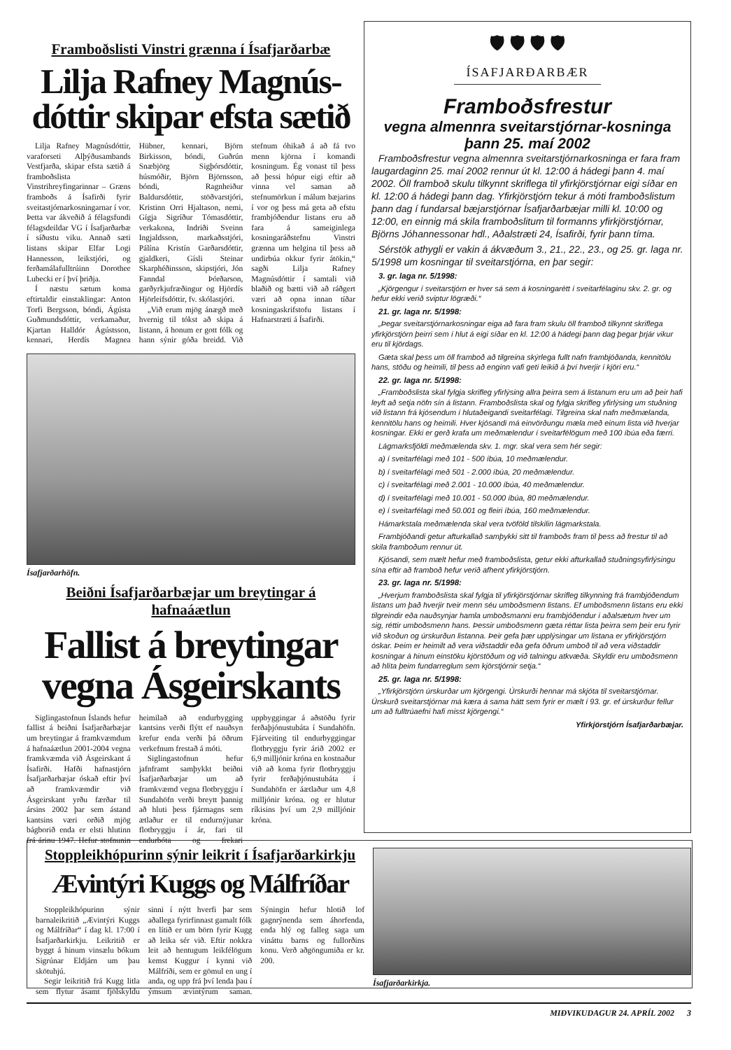Framboðslisti Vinstri grænna í Ísafjarðarbæ
Lilja Rafney Magnús-dóttir skipar efsta sætið
Lilja Rafney Magnúsdóttir, varaforseti Alþýðusambands Vestfjarða, skipar efsta sætið á framboðslista Vinstrihreyfingarinnar – Græns framboðs á Ísafirði fyrir sveitastjórnarkosningarnar í vor. Þetta var ákveðið á félagsfundi félagsdeildar VG í Ísafjarðarbæ í síðustu viku. Annað sæti listans skipar Elfar Logi Hannesson, leikstjóri, og ferðamálafulltrúinn Dorothee Lubecki er í því þriðja.
Í næstu sætum koma eftirtaldir einstaklingar: Anton Torfi Bergsson, bóndi, Ágústa Guðmundsdóttir, verkamaður, Kjartan Halldór Ágústsson, kennari, Herdís Magnea Hübner, kennari, Björn Birkisson, bóndi, Guðrún Snæbjörg Sigþórsdóttir, húsmóðir, Björn Björnsson, bóndi, Ragnheiður Baldursdóttir, stöðvarstjóri, Kristinn Orri Hjaltason, nemi, Gígja Sigríður Tómasdóttir, verkakona, Indriði Sveinn Ingjaldsson, markaðsstjóri, Pálína Kristín Garðarsdóttir, gjaldkeri, Gísli Steinar Skarphéðinsson, skipstjóri, Jón Fanndal Þórðarson, garðyrkjufræðingur og Hjördís Hjörleifsdóttir, fv. skólastjóri.
„Við erum mjög ánægð með hvernig til tókst að skipa á listann, á honum er gott fólk og hann sýnir góða breidd. Við stefnum óhikað á að fá tvo menn kjörna í komandi kosningum. Ég vonast til þess að þessi hópur eigi eftir að vinna vel saman að stefnumörkun í málum bæjarins í vor og þess má geta að efstu frambjóðendur listans eru að fara á sameiginlega kosningaráðstefnu Vinstri grænna um helgina til þess að undirbúa okkur fyrir átökin,“ sagði Lilja Rafney Magnúsdóttir í samtali við blaðið og bætti við að ráðgert væri að opna innan tíðar kosningaskrifstofu listans í Hafnarstræti á Ísafirði.
Ísafjarðarhöfn.
Beiðni Ísafjarðarbæjar um breytingar á hafnaáætlun
Fallist á breytingar vegna Ásgeirskants
Siglingastofnun Íslands hefur fallist á beiðni Ísafjarðarbæjar um breytingar á framkvæmdum á hafnaáætlun 2001-2004 vegna framkvæmda við Ásgeirskant á Ísafirði. Hafði hafnastjórn Ísafjarðarbæjar óskað eftir því að framkvæmdir við Ásgeirskant yrðu færðar til ársins 2002 þar sem ástand kantsins væri orðið mjög bágborið enda er elsti hlutinn frá árinu 1947. Hefur stofnunin heimilað að endurbygging kantsins verði flýtt ef nauðsyn krefur enda verði þá öðrum verkefnum frestað á móti.
Siglingastofnun hefur jafnframt samþykkt beiðni Ísafjarðarbæjar um að framkvæmd vegna flotbryggju í Sundahöfn verði breytt þannig að hluti þess fjármagns sem ætlaður er til endurnýjunar flotbryggju í ár, fari til endurbóta og frekari uppbyggingar á aðstöðu fyrir ferðaþjónustubáta í Sundahöfn. Fjárveiting til endurbyggingar flotbryggju fyrir árið 2002 er 6,9 milljónir króna en kostnaður við að koma fyrir flotbryggju fyrir ferðaþjónustubáta í Sundahöfn er áætlaður um 4,8 milljónir króna. og er hlutur ríkisins því um 2,9 milljónir króna.
🛡 🛡 🛡 🛡
ÍSAFJARÐARBÆR
Framboðsfrestur
vegna almennra sveitarstjórnar-kosninga þann 25. maí 2002
Framboðsfrestur vegna almennra sveitarstjórnarkosninga er fara fram laugardaginn 25. maí 2002 rennur út kl. 12:00 á hádegi þann 4. maí 2002. Öll framboð skulu tilkynnt skriflega til yfirkjörstjórnar eigi síðar en kl. 12:00 á hádegi þann dag. Yfirkjörstjórn tekur á móti framboðslistum þann dag í fundarsal bæjarstjórnar Ísafjarðarbæjar milli kl. 10:00 og 12:00, en einnig má skila framboðslitum til formanns yfirkjörstjórnar, Björns Jóhannessonar hdl., Aðalstræti 24, Ísafirði, fyrir þann tíma.
Sérstök athygli er vakin á ákvæðum 3., 21., 22., 23., og 25. gr. laga nr. 5/1998 um kosningar til sveitarstjórna, en þar segir:
3. gr. laga nr. 5/1998:
„Kjörgengur í sveitarstjórn er hver sá sem á kosningarétt í sveitarfélaginu skv. 2. gr. og hefur ekki verið sviptur lögræði.“
21. gr. laga nr. 5/1998:
„Þegar sveitarstjórnarkosningar eiga að fara fram skulu öll framboð tilkynnt skriflega yfirkjörstjórn þeirri sem í hlut á eigi síðar en kl. 12:00 á hádegi þann dag þegar þrjár vikur eru til kjördags.
Gæta skal þess um öll framboð að tilgreina skýrlega fullt nafn frambjóðanda, kennitölu hans, stöðu og heimili, til þess að enginn vafi geti leikið á því hverjir í kjöri eru.“
22. gr. laga nr. 5/1998:
„Framboðslista skal fylgja skrifleg yfirlýsing allra þeirra sem á listanum eru um að þeir hafi leyft að setja nöfn sín á listann. Framboðslista skal og fylgja skrifleg yfirlýsing um stuðning við listann frá kjósendum í hlutaðeigandi sveitarfélagi. Tilgreina skal nafn meðmælanda, kennitölu hans og heimili. Hver kjósandi má einvörðungu mæla með einum lista við hverjar kosningar. Ekki er gerð krafa um meðmælendur í sveitarfélögum með 100 íbúa eða færri.
Lágmarksfjöldi meðmælenda skv. 1. mgr. skal vera sem hér segir:
a) í sveitarfélagi með 101 - 500 íbúa, 10 meðmælendur.
b) í sveitarfélagi með 501 - 2.000 íbúa, 20 meðmælendur.
c) í sveitarfélagi með 2.001 - 10.000 íbúa, 40 meðmælendur.
d) í sveitarfélagi með 10.001 - 50.000 íbúa, 80 meðmælendur.
e) í sveitarfélagi með 50.001 og fleiri íbúa, 160 meðmælendur.
Hámarkstala meðmælenda skal vera tvöföld tilskilin lágmarkstala.
Frambjóðandi getur afturkallað samþykki sitt til framboðs fram til þess að frestur til að skila framboðum rennur út.
Kjósandi, sem mælt hefur með framboðslista, getur ekki afturkallað stuðningsyfirlýsingu sína eftir að framboð hefur verið afhent yfirkjörstjórn.
23. gr. laga nr. 5/1998:
„Hverjum framboðslista skal fylgja til yfirkjörstjórnar skrifleg tilkynning frá frambjóðendum listans um það hverjir tveir menn séu umboðsmenn listans. Ef umboðsmenn listans eru ekki tilgreindir eða nauðsynjar hamla umboðsmanni eru frambjóðendur í aðalsætum hver um sig, réttir umboðsmenn hans. Þessir umboðsmenn gæta réttar lista þeirra sem þeir eru fyrir við skoðun og úrskurðun listanna. Þeir gefa þær upplýsingar um listana er yfirkjörstjórn óskar. Þeim er heimilt að vera viðstaddir eða gefa öðrum umboð til að vera viðstaddir kosningar á hinum einstöku kjörstöðum og við talningu atkvæða. Skyldir eru umboðsmenn að hlíta þeim fundarreglum sem kjörstjórnir setja.“
25. gr. laga nr. 5/1998:
„Yfirkjörstjórn úrskurðar um kjörgengi. Úrskurði hennar má skjóta til sveitarstjórnar. Úrskurð sveitarstjórnar má kæra á sama hátt sem fyrir er mælt í 93. gr. ef úrskurður fellur um að fulltrúaefni hafi misst kjörgengi.“
Yfirkjörstjórn Ísafjarðarbæjar.
Stoppleikhópurinn sýnir leikrit í Ísafjarðarkirkju
Ævintýri Kuggs og Málfríðar
Stoppleikhópurinn sýnir barnaleikritið „Ævintýri Kuggs og Málfríðar“ í dag kl. 17:00 í Ísafjarðarkirkju. Leikritið er byggt á hinum vinsælu bókum Sigrúnar Eldjárn um þau skötuhjú.
Segir leikritið frá Kugg litla sem flytur ásamt fjölskyldu sinni í nýtt hverfi þar sem aðallega fyrirfinnast gamalt fólk en lítið er um börn fyrir Kugg að leika sér við. Eftir nokkra leit að hentugum leikfélögum kemst Kuggur í kynni við Málfríði, sem er gömul en ung í anda, og upp frá því lenda þau í ýmsum ævintýrum saman. Sýningin hefur hlotið lof gagnrýnenda sem áhorfenda, enda hlý og falleg saga um vináttu barns og fullorðins konu. Verð aðgöngumiða er kr. 200.
Ísafjarðarkirkja.
MIÐVIKUDAGUR 24. APRÍL 2002 3